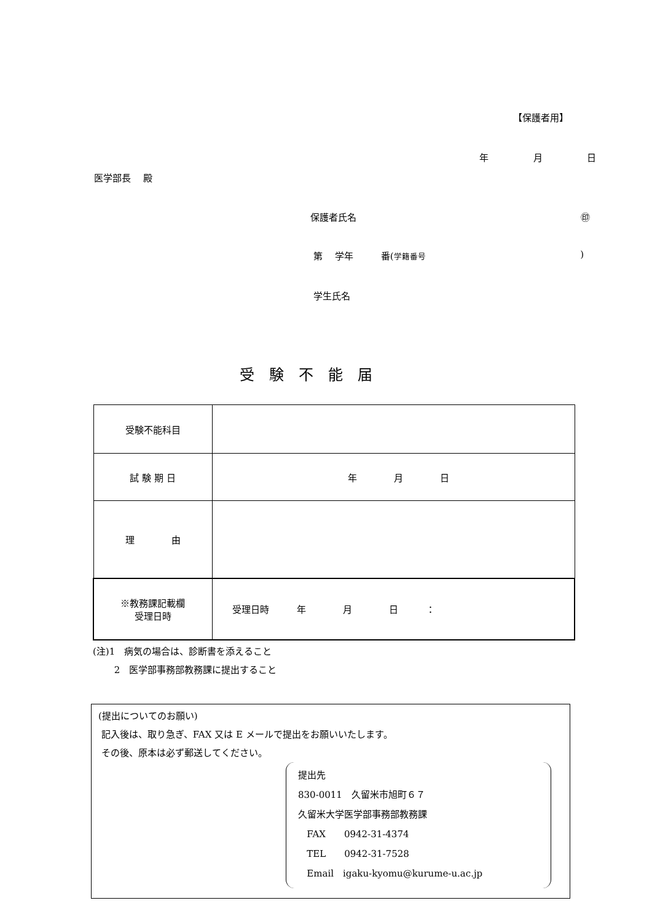【保護者用】
年 月 日
医学部長　 殿
保護者氏名 ㊞
第　 学年　　　番(学籍番号)
学生氏名
受験不能届
| 受験不能科目 | |
| 試 験 期 日 | 年 月 日 |
| 理 由 | |
| ※教務課記載欄 受理日時 | 受理日時 年 月 日 ： |
(注)1　病気の場合は、診断書を添えること
　　 2　医学部事務部教務課に提出すること
(提出についてのお願い)
記入後は、取り急ぎ、FAX 又は E メールで提出をお願いいたします。
その後、原本は必ず郵送してください。
提出先
830-0011　久留米市旭町６７
久留米大学医学部事務部教務課
FAX　　0942-31-4374
TEL　　0942-31-7528
Email　igaku-kyomu@kurume-u.ac.jp